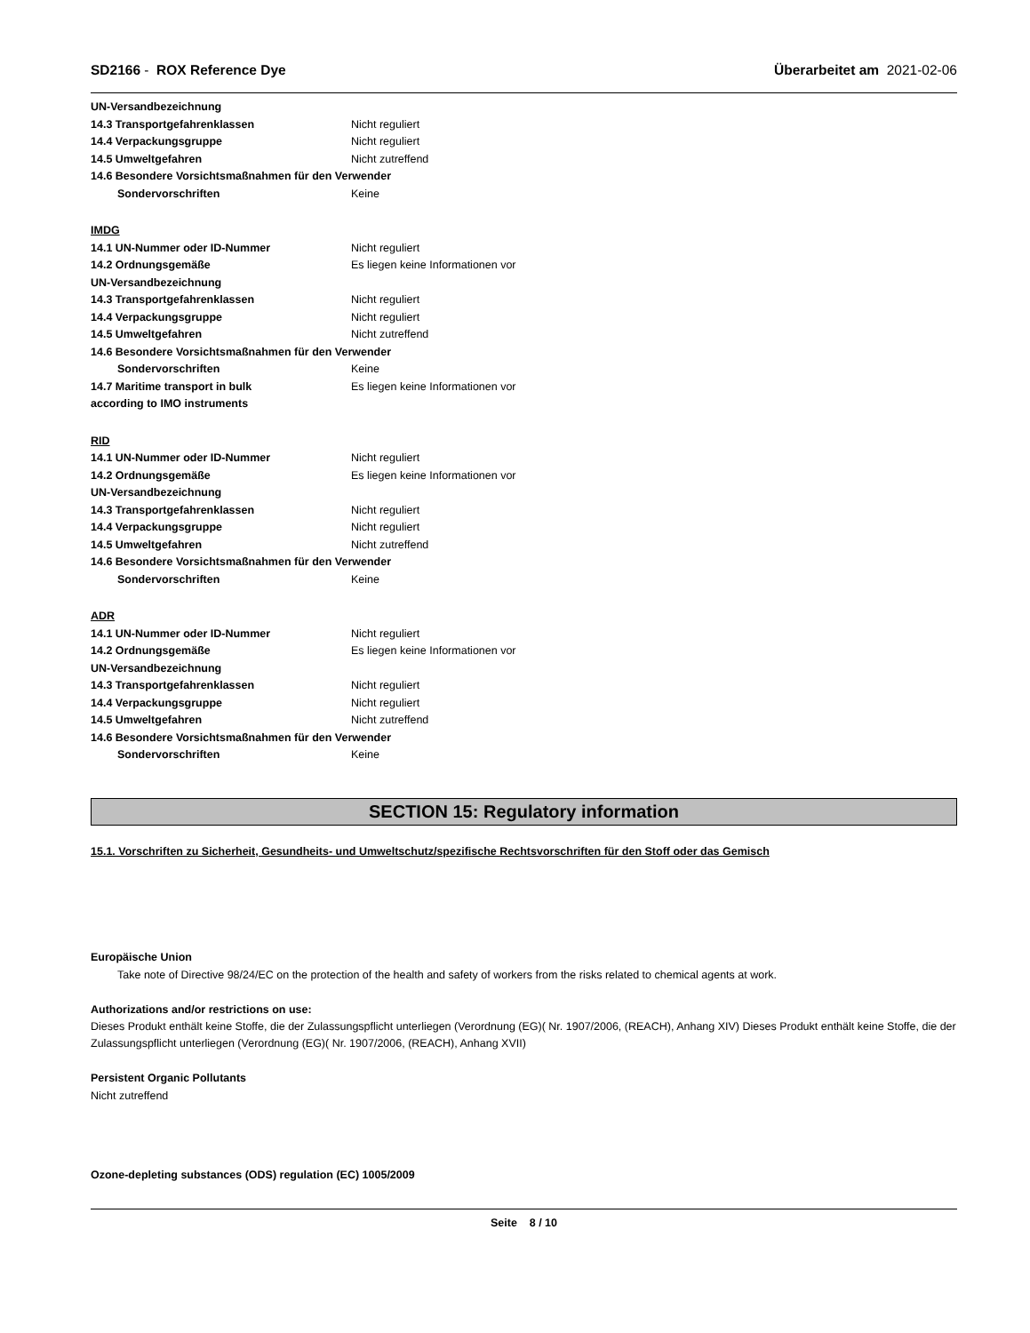SD2166 - ROX Reference Dye Überarbeitet am 2021-02-06
UN-Versandbezeichnung
14.3 Transportgefahrenklassen Nicht reguliert
14.4 Verpackungsgruppe Nicht reguliert
14.5 Umweltgefahren Nicht zutreffend
14.6 Besondere Vorsichtsmaßnahmen für den Verwender
Sondervorschriften Keine
IMDG
14.1 UN-Nummer oder ID-Nummer Nicht reguliert
14.2 Ordnungsgemäße Es liegen keine Informationen vor
UN-Versandbezeichnung
14.3 Transportgefahrenklassen Nicht reguliert
14.4 Verpackungsgruppe Nicht reguliert
14.5 Umweltgefahren Nicht zutreffend
14.6 Besondere Vorsichtsmaßnahmen für den Verwender
Sondervorschriften Keine
14.7 Maritime transport in bulk Es liegen keine Informationen vor
according to IMO instruments
RID
14.1 UN-Nummer oder ID-Nummer Nicht reguliert
14.2 Ordnungsgemäße Es liegen keine Informationen vor
UN-Versandbezeichnung
14.3 Transportgefahrenklassen Nicht reguliert
14.4 Verpackungsgruppe Nicht reguliert
14.5 Umweltgefahren Nicht zutreffend
14.6 Besondere Vorsichtsmaßnahmen für den Verwender
Sondervorschriften Keine
ADR
14.1 UN-Nummer oder ID-Nummer Nicht reguliert
14.2 Ordnungsgemäße Es liegen keine Informationen vor
UN-Versandbezeichnung
14.3 Transportgefahrenklassen Nicht reguliert
14.4 Verpackungsgruppe Nicht reguliert
14.5 Umweltgefahren Nicht zutreffend
14.6 Besondere Vorsichtsmaßnahmen für den Verwender
Sondervorschriften Keine
SECTION 15: Regulatory information
15.1. Vorschriften zu Sicherheit, Gesundheits- und Umweltschutz/spezifische Rechtsvorschriften für den Stoff oder das Gemisch
Europäische Union
Take note of Directive 98/24/EC on the protection of the health and safety of workers from the risks related to chemical agents at work.
Authorizations and/or restrictions on use:
Dieses Produkt enthält keine Stoffe, die der Zulassungspflicht unterliegen (Verordnung (EG)( Nr. 1907/2006, (REACH), Anhang XIV) Dieses Produkt enthält keine Stoffe, die der Zulassungspflicht unterliegen (Verordnung (EG)( Nr. 1907/2006, (REACH), Anhang XVII)
Persistent Organic Pollutants
Nicht zutreffend
Ozone-depleting substances (ODS) regulation (EC) 1005/2009
Seite 8 / 10